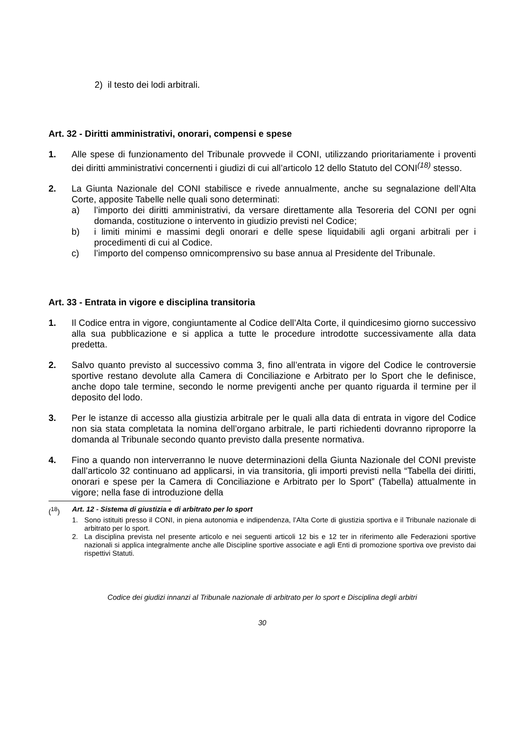2) il testo dei lodi arbitrali.
Art. 32 - Diritti amministrativi, onorari, compensi e spese
1. Alle spese di funzionamento del Tribunale provvede il CONI, utilizzando prioritariamente i proventi dei diritti amministrativi concernenti i giudizi di cui all’articolo 12 dello Statuto del CONI<sup>(18)</sup> stesso.
2. La Giunta Nazionale del CONI stabilisce e rivede annualmente, anche su segnalazione dell’Alta Corte, apposite Tabelle nelle quali sono determinati:
a) l’importo dei diritti amministrativi, da versare direttamente alla Tesoreria del CONI per ogni domanda, costituzione o intervento in giudizio previsti nel Codice;
b) i limiti minimi e massimi degli onorari e delle spese liquidabili agli organi arbitrali per i procedimenti di cui al Codice.
c) l’importo del compenso omnicomprensivo su base annua al Presidente del Tribunale.
Art. 33 - Entrata in vigore e disciplina transitoria
1. Il Codice entra in vigore, congiuntamente al Codice dell’Alta Corte, il quindicesimo giorno successivo alla sua pubblicazione e si applica a tutte le procedure introdotte successivamente alla data predetta.
2. Salvo quanto previsto al successivo comma 3, fino all’entrata in vigore del Codice le controversie sportive restano devolute alla Camera di Conciliazione e Arbitrato per lo Sport che le definisce, anche dopo tale termine, secondo le norme previgenti anche per quanto riguarda il termine per il deposito del lodo.
3. Per le istanze di accesso alla giustizia arbitrale per le quali alla data di entrata in vigore del Codice non sia stata completata la nomina dell’organo arbitrale, le parti richiedenti dovranno riproporre la domanda al Tribunale secondo quanto previsto dalla presente normativa.
4. Fino a quando non interverranno le nuove determinazioni della Giunta Nazionale del CONI previste dall’articolo 32 continuano ad applicarsi, in via transitoria, gli importi previsti nella “Tabella dei diritti, onorari e spese per la Camera di Conciliazione e Arbitrato per lo Sport” (Tabella) attualmente in vigore; nella fase di introduzione della
(<sup>18</sup>) Art. 12 - Sistema di giustizia e di arbitrato per lo sport
1. Sono istituiti presso il CONI, in piena autonomia e indipendenza, l’Alta Corte di giustizia sportiva e il Tribunale nazionale di arbitrato per lo sport.
2. La disciplina prevista nel presente articolo e nei seguenti articoli 12 bis e 12 ter in riferimento alle Federazioni sportive nazionali si applica integralmente anche alle Discipline sportive associate e agli Enti di promozione sportiva ove previsto dai rispettivi Statuti.
Codice dei giudizi innanzi al Tribunale nazionale di arbitrato per lo sport e Disciplina degli arbitri
30